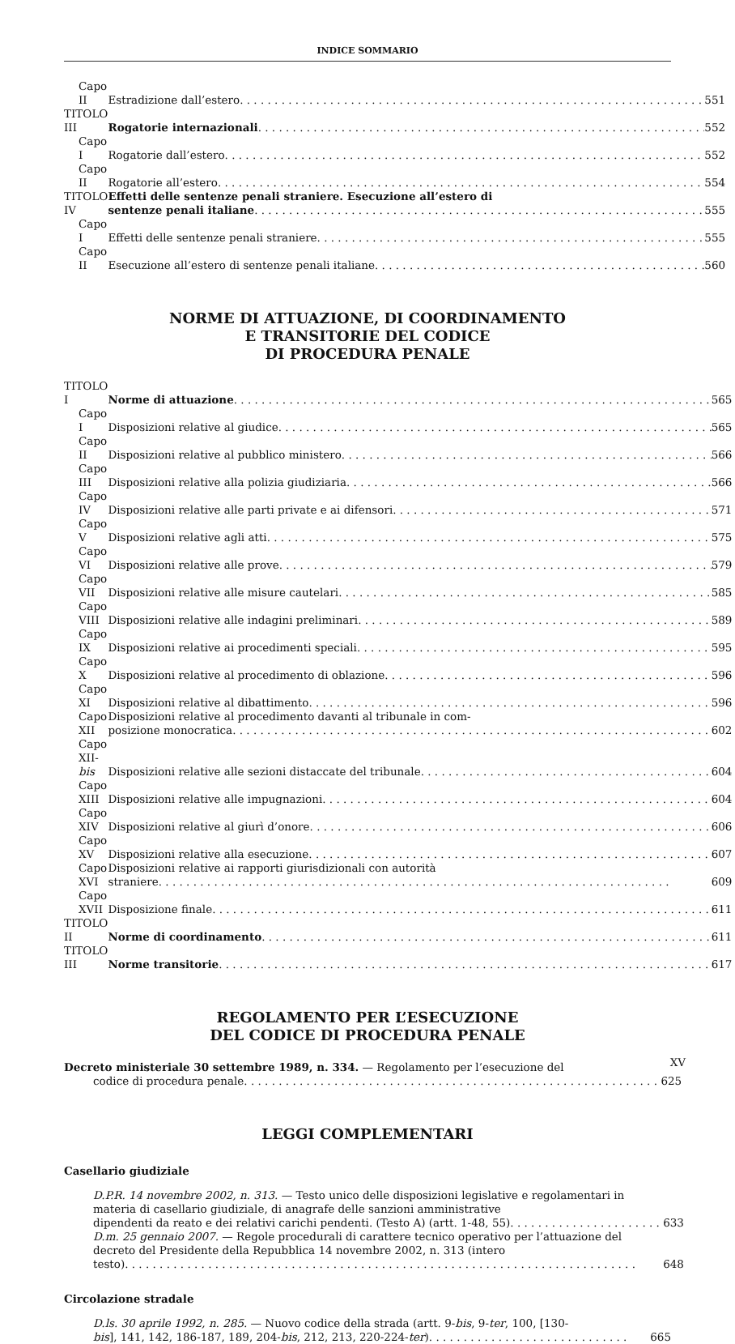INDICE SOMMARIO
| Capo II | Estradizione dall’estero | 551 |
| TITOLO III | Rogatorie internazionali | 552 |
| Capo I | Rogatorie dall’estero | 552 |
| Capo II | Rogatorie all’estero | 554 |
| TITOLO IV | Effetti delle sentenze penali straniere. Esecuzione all’estero di sentenze penali italiane | 555 |
| Capo I | Effetti delle sentenze penali straniere | 555 |
| Capo II | Esecuzione all’estero di sentenze penali italiane | 560 |
NORME DI ATTUAZIONE, DI COORDINAMENTO
E TRANSITORIE DEL CODICE
DI PROCEDURA PENALE
| TITOLO I | Norme di attuazione | 565 |
| Capo I | Disposizioni relative al giudice | 565 |
| Capo II | Disposizioni relative al pubblico ministero | 566 |
| Capo III | Disposizioni relative alla polizia giudiziaria | 566 |
| Capo IV | Disposizioni relative alle parti private e ai difensori | 571 |
| Capo V | Disposizioni relative agli atti | 575 |
| Capo VI | Disposizioni relative alle prove | 579 |
| Capo VII | Disposizioni relative alle misure cautelari | 585 |
| Capo VIII | Disposizioni relative alle indagini preliminari | 589 |
| Capo IX | Disposizioni relative ai procedimenti speciali | 595 |
| Capo X | Disposizioni relative al procedimento di oblazione | 596 |
| Capo XI | Disposizioni relative al dibattimento | 596 |
| Capo XII | Disposizioni relative al procedimento davanti al tribunale in com- posizione monocratica | 602 |
| Capo XII- bis | Disposizioni relative alle sezioni distaccate del tribunale | 604 |
| Capo XIII | Disposizioni relative alle impugnazioni | 604 |
| Capo XIV | Disposizioni relative al giurì d’onore | 606 |
| Capo XV | Disposizioni relative alla esecuzione | 607 |
| Capo XVI | Disposizioni relative ai rapporti giurisdizionali con autorità straniere | 609 |
| Capo XVII | Disposizione finale | 611 |
| TITOLO II | Norme di coordinamento | 611 |
| TITOLO III | Norme transitorie | 617 |
REGOLAMENTO PER L’ESECUZIONE
DEL CODICE DI PROCEDURA PENALE
| Decreto ministeriale 30 settembre 1989, n. 334. — Regolamento per l’esecuzione del codice di procedura penale | 625 |
LEGGI COMPLEMENTARI
Casellario giudiziale
| D.P.R. 14 novembre 2002, n. 313. — Testo unico delle disposizioni legislative e regolamentari in materia di casellario giudiziale, di anagrafe delle sanzioni amministrative dipendenti da reato e dei relativi carichi pendenti. (Testo A) (artt. 1-48, 55) | 633 |
| D.m. 25 gennaio 2007. — Regole procedurali di carattere tecnico operativo per l’attuazione del decreto del Presidente della Repubblica 14 novembre 2002, n. 313 (intero testo) | 648 |
Circolazione stradale
| D.ls. 30 aprile 1992, n. 285. — Nuovo codice della strada (artt. 9- bis , 9- ter , 100, [130- bis ], 141, 142, 186-187, 189, 204- bis , 212, 213, 220-224- ter ) | 665 |
XV